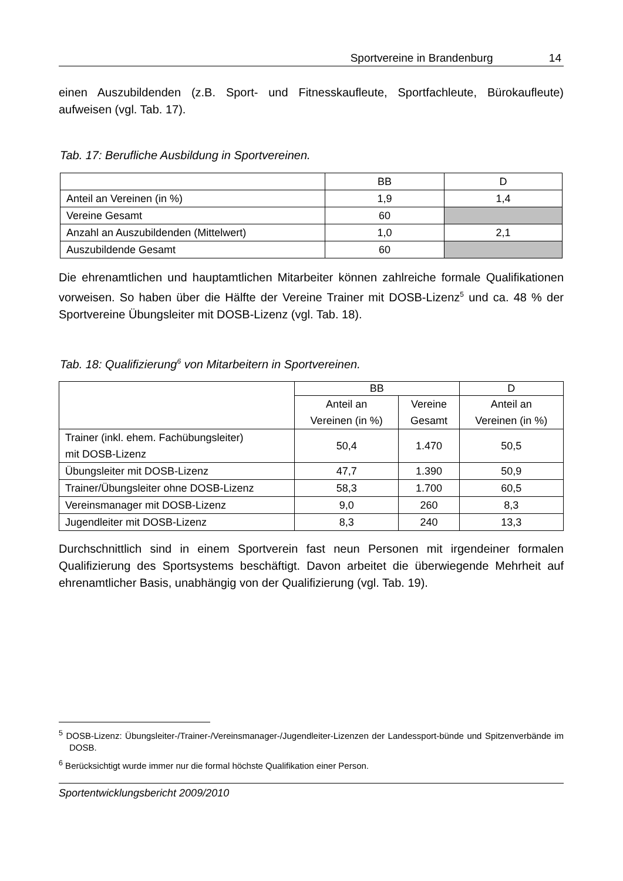Sportvereine in Brandenburg 14
einen Auszubildenden (z.B. Sport- und Fitnesskaufleute, Sportfachleute, Bürokaufleute) aufweisen (vgl. Tab. 17).
Tab. 17: Berufliche Ausbildung in Sportvereinen.
| | BB | D |
| Anteil an Vereinen (in %) | 1,9 | 1,4 |
| Vereine Gesamt | 60 | |
| Anzahl an Auszubildenden (Mittelwert) | 1,0 | 2,1 |
| Auszubildende Gesamt | 60 | |
Die ehrenamtlichen und hauptamtlichen Mitarbeiter können zahlreiche formale Qualifikationen vorweisen. So haben über die Hälfte der Vereine Trainer mit DOSB-Lizenz<sup>5</sup> und ca. 48 % der Sportvereine Übungsleiter mit DOSB-Lizenz (vgl. Tab. 18).
Tab. 18: Qualifizierung<sup>6</sup> von Mitarbeitern in Sportvereinen.
| | BB | | D |
| | Anteil an Vereinen (in %) | Vereine Gesamt | Anteil an Vereinen (in %) |
| Trainer (inkl. ehem. Fachübungsleiter) mit DOSB-Lizenz | 50,4 | 1.470 | 50,5 |
| Übungsleiter mit DOSB-Lizenz | 47,7 | 1.390 | 50,9 |
| Trainer/Übungsleiter ohne DOSB-Lizenz | 58,3 | 1.700 | 60,5 |
| Vereinsmanager mit DOSB-Lizenz | 9,0 | 260 | 8,3 |
| Jugendleiter mit DOSB-Lizenz | 8,3 | 240 | 13,3 |
Durchschnittlich sind in einem Sportverein fast neun Personen mit irgendeiner formalen Qualifizierung des Sportsystems beschäftigt. Davon arbeitet die überwiegende Mehrheit auf ehrenamtlicher Basis, unabhängig von der Qualifizierung (vgl. Tab. 19).
<sup>5</sup> DOSB-Lizenz: Übungsleiter-/Trainer-/Vereinsmanager-/Jugendleiter-Lizenzen der Landessport-bünde und Spitzenverbände im DOSB.
<sup>6</sup> Berücksichtigt wurde immer nur die formal höchste Qualifikation einer Person.
Sportentwicklungsbericht 2009/2010